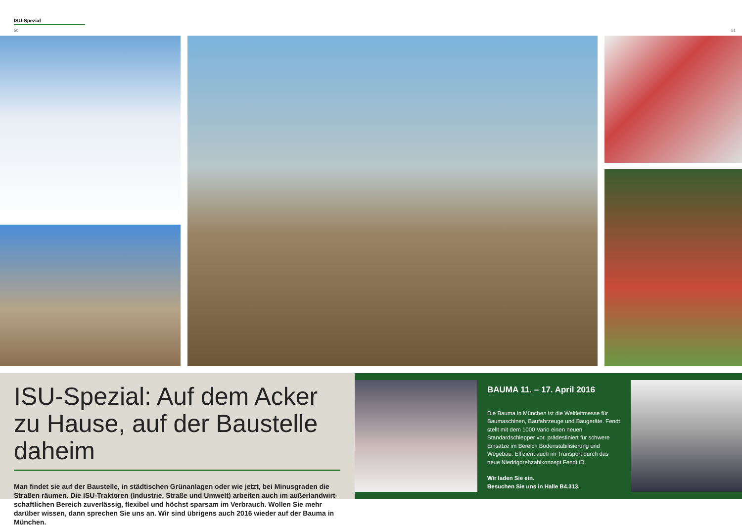ISU-Spezial
50 51
ISU-Spezial: Auf dem Acker zu Hause, auf der Baustelle daheim
Man findet sie auf der Baustelle, in städtischen Grünanlagen oder wie jetzt, bei Minusgraden die Straßen räumen. Die ISU-Traktoren (Industrie, Straße und Umwelt) arbeiten auch im außerlandwirt­schaftlichen Bereich zuverlässig, flexibel und höchst sparsam im Verbrauch. Wollen Sie mehr darüber wissen, dann sprechen Sie uns an. Wir sind übrigens auch 2016 wieder auf der Bauma in München.
BAUMA 11. – 17. April 2016
Die Bauma in München ist die Weltleitmesse für Baumaschinen, Baufahrzeuge und Baugeräte. Fendt stellt mit dem 1000 Vario einen neuen Standardschlepper vor, prädestiniert für schwere Einsätze im Bereich Bodenstabilisierung und Wegebau. Effizient auch im Transport durch das neue Niedrigdrehzahlkonzept Fendt iD.
Wir laden Sie ein.
Besuchen Sie uns in Halle B4.313.